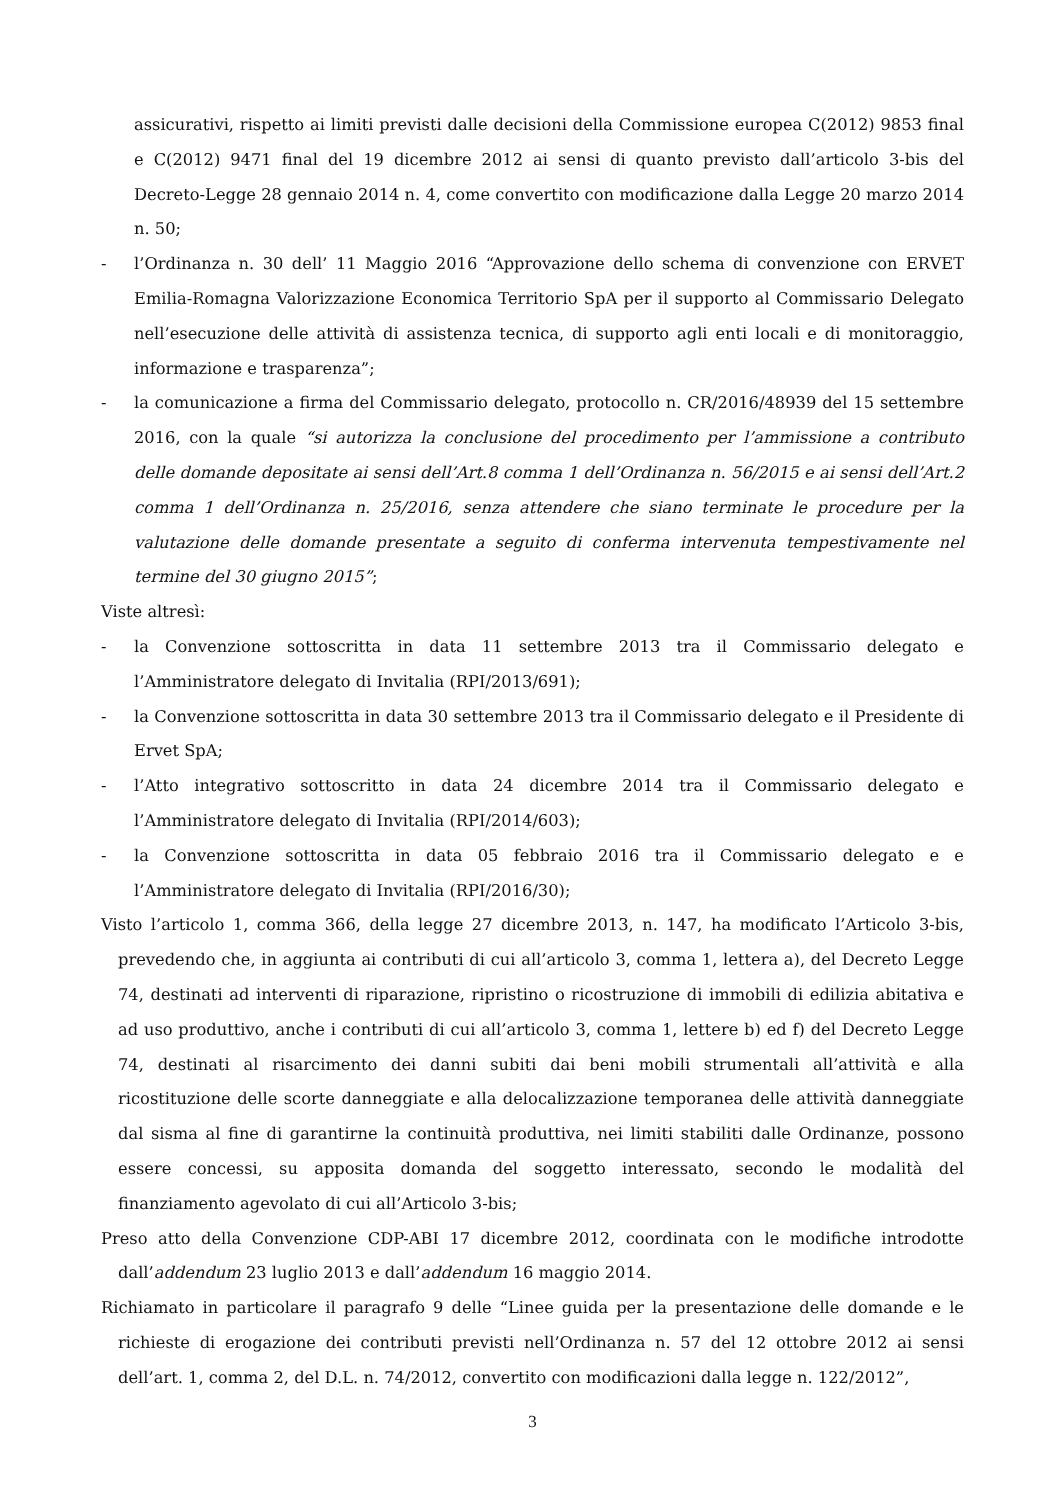assicurativi, rispetto ai limiti previsti dalle decisioni della Commissione europea C(2012) 9853 final e C(2012) 9471 final del 19 dicembre 2012 ai sensi di quanto previsto dall’articolo 3-bis del Decreto-Legge 28 gennaio 2014 n. 4, come convertito con modificazione dalla Legge 20 marzo 2014 n. 50;
- l’Ordinanza n. 30 dell’ 11 Maggio 2016 “Approvazione dello schema di convenzione con ERVET Emilia-Romagna Valorizzazione Economica Territorio SpA per il supporto al Commissario Delegato nell’esecuzione delle attività di assistenza tecnica, di supporto agli enti locali e di monitoraggio, informazione e trasparenza”;
- la comunicazione a firma del Commissario delegato, protocollo n. CR/2016/48939 del 15 settembre 2016, con la quale “si autorizza la conclusione del procedimento per l’ammissione a contributo delle domande depositate ai sensi dell’Art.8 comma 1 dell’Ordinanza n. 56/2015 e ai sensi dell’Art.2 comma 1 dell’Ordinanza n. 25/2016, senza attendere che siano terminate le procedure per la valutazione delle domande presentate a seguito di conferma intervenuta tempestivamente nel termine del 30 giugno 2015”;
Viste altresì:
- la Convenzione sottoscritta in data 11 settembre 2013 tra il Commissario delegato e l’Amministratore delegato di Invitalia (RPI/2013/691);
- la Convenzione sottoscritta in data 30 settembre 2013 tra il Commissario delegato e il Presidente di Ervet SpA;
- l’Atto integrativo sottoscritto in data 24 dicembre 2014 tra il Commissario delegato e l’Amministratore delegato di Invitalia (RPI/2014/603);
- la Convenzione sottoscritta in data 05 febbraio 2016 tra il Commissario delegato e e l’Amministratore delegato di Invitalia (RPI/2016/30);
Visto l’articolo 1, comma 366, della legge 27 dicembre 2013, n. 147, ha modificato l’Articolo 3-bis, prevedendo che, in aggiunta ai contributi di cui all’articolo 3, comma 1, lettera a), del Decreto Legge 74, destinati ad interventi di riparazione, ripristino o ricostruzione di immobili di edilizia abitativa e ad uso produttivo, anche i contributi di cui all’articolo 3, comma 1, lettere b) ed f) del Decreto Legge 74, destinati al risarcimento dei danni subiti dai beni mobili strumentali all’attività e alla ricostituzione delle scorte danneggiate e alla delocalizzazione temporanea delle attività danneggiate dal sisma al fine di garantirne la continuità produttiva, nei limiti stabiliti dalle Ordinanze, possono essere concessi, su apposita domanda del soggetto interessato, secondo le modalità del finanziamento agevolato di cui all’Articolo 3-bis;
Preso atto della Convenzione CDP-ABI 17 dicembre 2012, coordinata con le modifiche introdotte dall’addendum 23 luglio 2013 e dall’addendum 16 maggio 2014.
Richiamato in particolare il paragrafo 9 delle “Linee guida per la presentazione delle domande e le richieste di erogazione dei contributi previsti nell’Ordinanza n. 57 del 12 ottobre 2012 ai sensi dell’art. 1, comma 2, del D.L. n. 74/2012, convertito con modificazioni dalla legge n. 122/2012”,
3